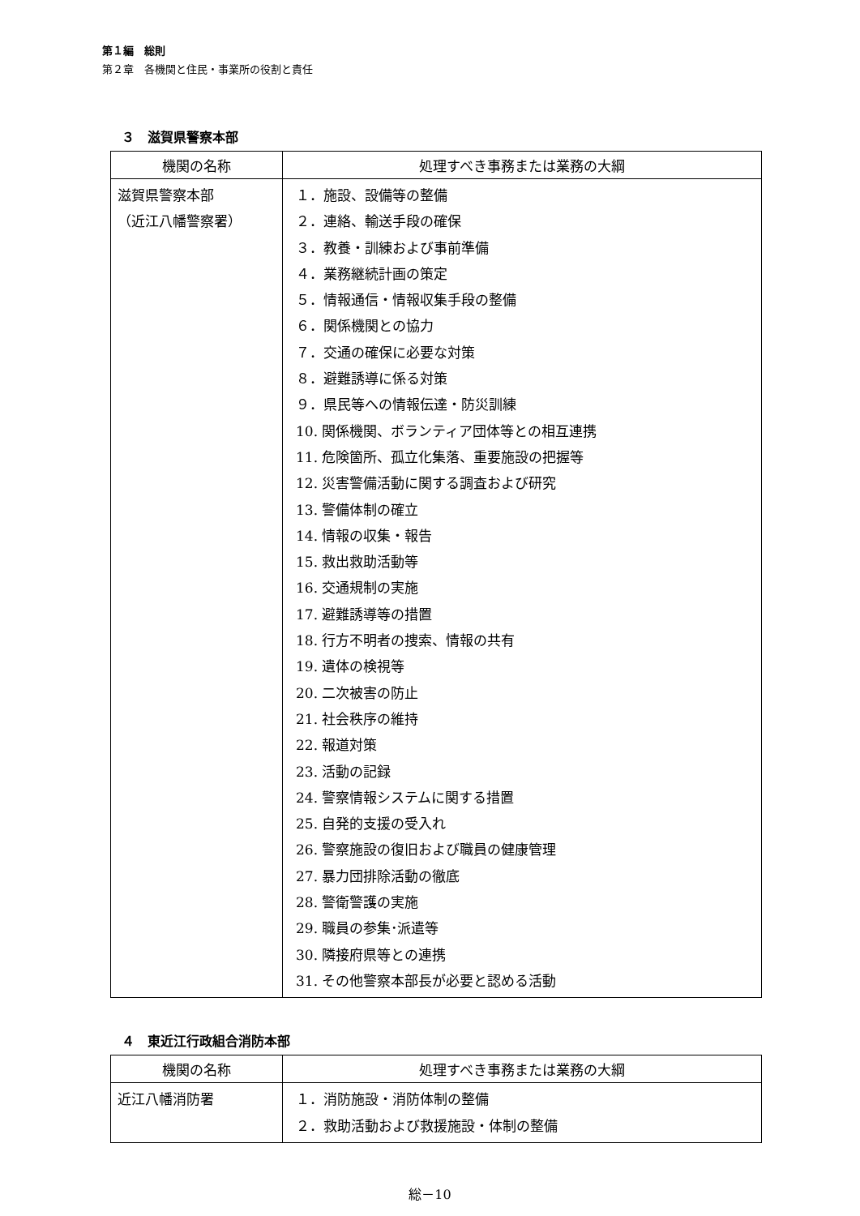第１編　総則
第２章　各機関と住民・事業所の役割と責任
３　滋賀県警察本部
| 機関の名称 | 処理すべき事務または業務の大綱 |
| --- | --- |
| 滋賀県警察本部 （近江八幡警察署） | １．施設、設備等の整備 ２．連絡、輸送手段の確保 ３．教養・訓練および事前準備 ４．業務継続計画の策定 ５．情報通信・情報収集手段の整備 ６．関係機関との協力 ７．交通の確保に必要な対策 ８．避難誘導に係る対策 ９．県民等への情報伝達・防災訓練 10. 関係機関、ボランティア団体等との相互連携 11. 危険箇所、孤立化集落、重要施設の把握等 12. 災害警備活動に関する調査および研究 13. 警備体制の確立 14. 情報の収集・報告 15. 救出救助活動等 16. 交通規制の実施 17. 避難誘導等の措置 18. 行方不明者の捜索、情報の共有 19. 遺体の検視等 20. 二次被害の防止 21. 社会秩序の維持 22. 報道対策 23. 活動の記録 24. 警察情報システムに関する措置 25. 自発的支援の受入れ 26. 警察施設の復旧および職員の健康管理 27. 暴力団排除活動の徹底 28. 警衛警護の実施 29. 職員の参集･派遣等 30. 隣接府県等との連携 31. その他警察本部長が必要と認める活動 |
４　東近江行政組合消防本部
| 機関の名称 | 処理すべき事務または業務の大綱 |
| --- | --- |
| 近江八幡消防署 | １．消防施設・消防体制の整備 ２．救助活動および救援施設・体制の整備 |
総－10